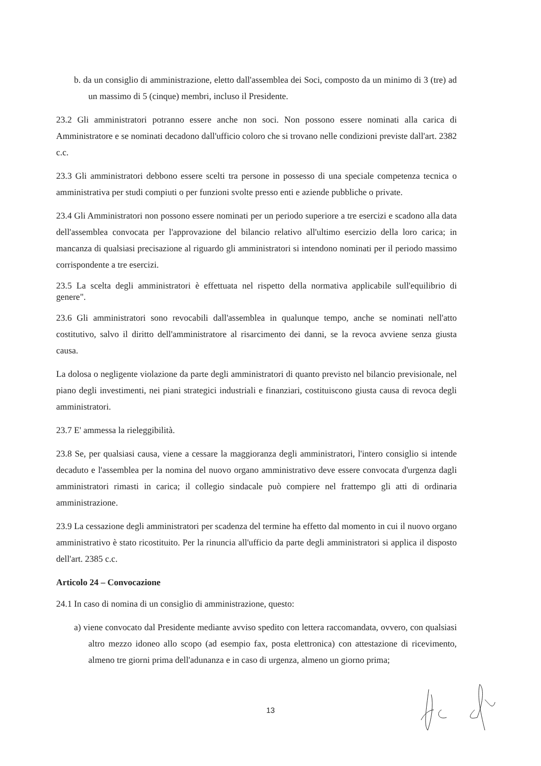b. da un consiglio di amministrazione, eletto dall'assemblea dei Soci, composto da un minimo di 3 (tre) ad un massimo di 5 (cinque) membri, incluso il Presidente.
23.2 Gli amministratori potranno essere anche non soci. Non possono essere nominati alla carica di Amministratore e se nominati decadono dall'ufficio coloro che si trovano nelle condizioni previste dall'art. 2382 c.c.
23.3 Gli amministratori debbono essere scelti tra persone in possesso di una speciale competenza tecnica o amministrativa per studi compiuti o per funzioni svolte presso enti e aziende pubbliche o private.
23.4 Gli Amministratori non possono essere nominati per un periodo superiore a tre esercizi e scadono alla data dell'assemblea convocata per l'approvazione del bilancio relativo all'ultimo esercizio della loro carica; in mancanza di qualsiasi precisazione al riguardo gli amministratori si intendono nominati per il periodo massimo corrispondente a tre esercizi.
23.5 La scelta degli amministratori è effettuata nel rispetto della normativa applicabile sull'equilibrio di genere".
23.6 Gli amministratori sono revocabili dall'assemblea in qualunque tempo, anche se nominati nell'atto costitutivo, salvo il diritto dell'amministratore al risarcimento dei danni, se la revoca avviene senza giusta causa.
La dolosa o negligente violazione da parte degli amministratori di quanto previsto nel bilancio previsionale, nel piano degli investimenti, nei piani strategici industriali e finanziari, costituiscono giusta causa di revoca degli amministratori.
23.7 E' ammessa la rieleggibilità.
23.8 Se, per qualsiasi causa, viene a cessare la maggioranza degli amministratori, l'intero consiglio si intende decaduto e l'assemblea per la nomina del nuovo organo amministrativo deve essere convocata d'urgenza dagli amministratori rimasti in carica; il collegio sindacale può compiere nel frattempo gli atti di ordinaria amministrazione.
23.9 La cessazione degli amministratori per scadenza del termine ha effetto dal momento in cui il nuovo organo amministrativo è stato ricostituito. Per la rinuncia all'ufficio da parte degli amministratori si applica il disposto dell'art. 2385 c.c.
Articolo 24 – Convocazione
24.1 In caso di nomina di un consiglio di amministrazione, questo:
a) viene convocato dal Presidente mediante avviso spedito con lettera raccomandata, ovvero, con qualsiasi altro mezzo idoneo allo scopo (ad esempio fax, posta elettronica) con attestazione di ricevimento, almeno tre giorni prima dell'adunanza e in caso di urgenza, almeno un giorno prima;
13